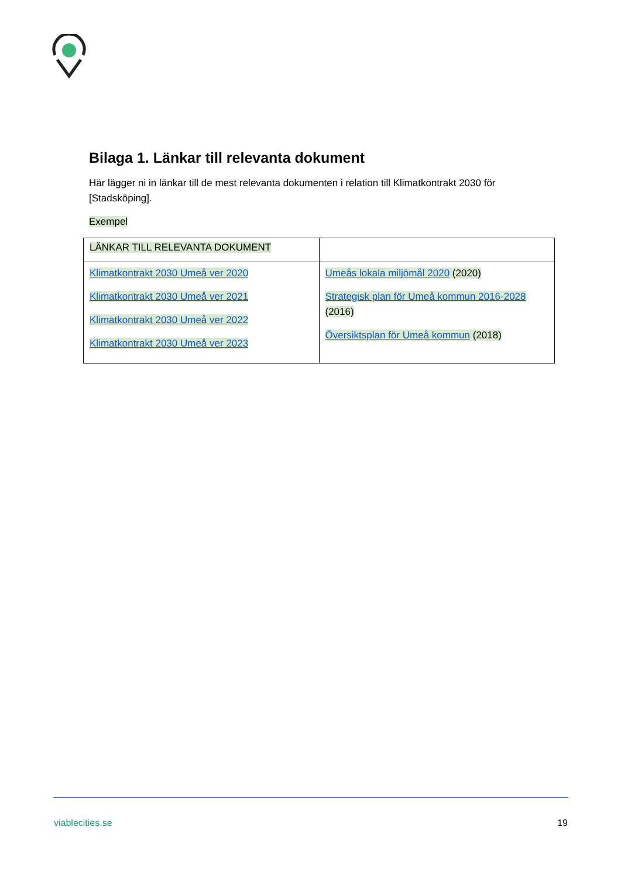Bilaga 1. Länkar till relevanta dokument
Här lägger ni in länkar till de mest relevanta dokumenten i relation till Klimatkontrakt 2030 för [Stadsköping].
Exempel
| LÄNKAR TILL RELEVANTA DOKUMENT | |
| Klimatkontrakt 2030 Umeå ver 2020 Klimatkontrakt 2030 Umeå ver 2021 Klimatkontrakt 2030 Umeå ver 2022 Klimatkontrakt 2030 Umeå ver 2023 | Umeås lokala miljömål 2020 (2020) Strategisk plan för Umeå kommun 2016-2028 (2016) Översiktsplan för Umeå kommun (2018) |
viablecities.se 19